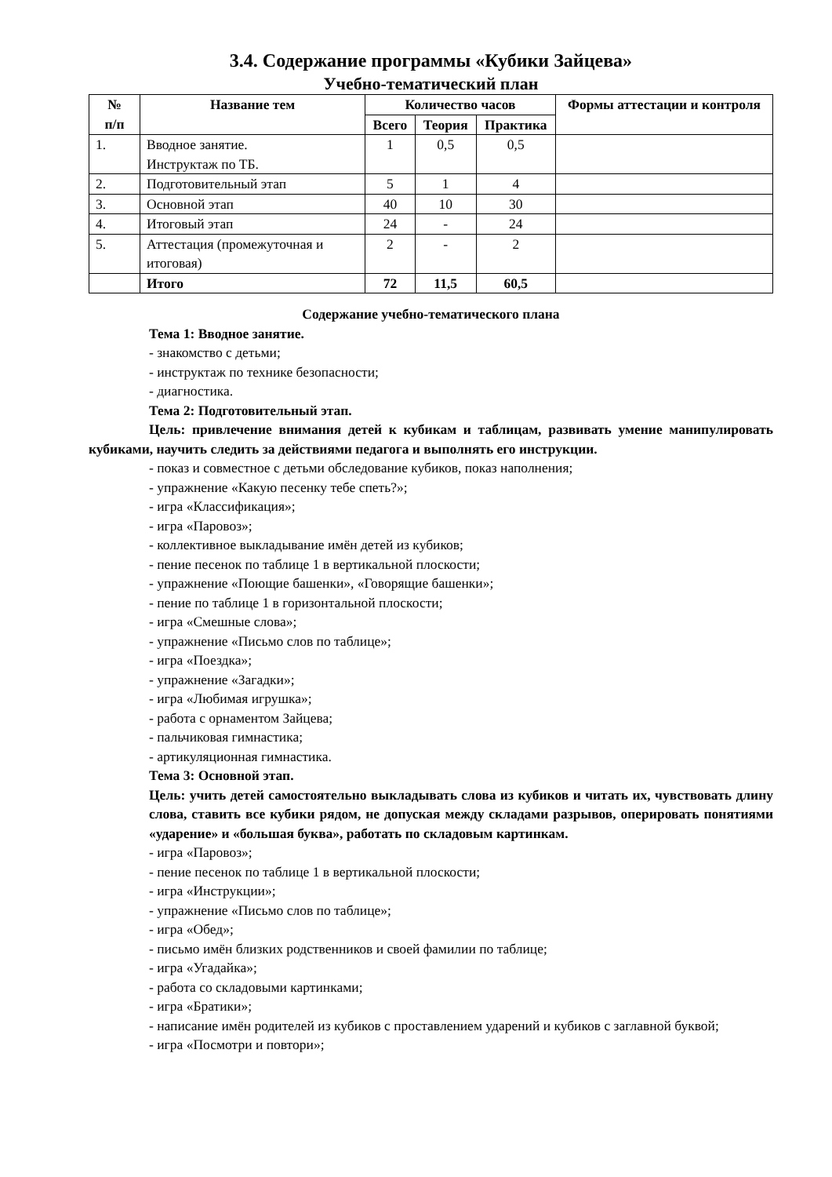3.4. Содержание программы «Кубики Зайцева»
Учебно-тематический план
| № п/п | Название тем | Количество часов | | | Формы аттестации и контроля |
| --- | --- | --- | --- | --- | --- |
| | | Всего | Теория | Практика | |
| 1. | Вводное занятие. Инструктаж по ТБ. | 1 | 0,5 | 0,5 | |
| 2. | Подготовительный этап | 5 | 1 | 4 | |
| 3. | Основной этап | 40 | 10 | 30 | |
| 4. | Итоговый этап | 24 | - | 24 | |
| 5. | Аттестация (промежуточная и итоговая) | 2 | - | 2 | |
| | Итого | 72 | 11,5 | 60,5 | |
Содержание учебно-тематического плана
Тема 1: Вводное занятие.
- знакомство с детьми;
- инструктаж по технике безопасности;
- диагностика.
Тема 2: Подготовительный этап.
Цель: привлечение внимания детей к кубикам и таблицам, развивать умение манипулировать кубиками, научить следить за действиями педагога и выполнять его инструкции.
- показ и совместное с детьми обследование кубиков, показ наполнения;
- упражнение «Какую песенку тебе спеть?»;
- игра «Классификация»;
- игра «Паровоз»;
- коллективное выкладывание имён детей из кубиков;
- пение песенок по таблице 1 в вертикальной плоскости;
- упражнение «Поющие башенки», «Говорящие башенки»;
- пение по таблице 1 в горизонтальной плоскости;
- игра «Смешные слова»;
- упражнение «Письмо слов по таблице»;
- игра «Поездка»;
- упражнение «Загадки»;
- игра «Любимая игрушка»;
- работа с орнаментом Зайцева;
- пальчиковая гимнастика;
- артикуляционная гимнастика.
Тема 3: Основной этап.
Цель: учить детей самостоятельно выкладывать слова из кубиков и читать их, чувствовать длину слова, ставить все кубики рядом, не допуская между складами разрывов, оперировать понятиями «ударение» и «большая буква», работать по складовым картинкам.
- игра «Паровоз»;
- пение песенок по таблице 1 в вертикальной плоскости;
- игра «Инструкции»;
- упражнение «Письмо слов по таблице»;
- игра «Обед»;
- письмо имён близких родственников и своей фамилии по таблице;
- игра «Угадайка»;
- работа со складовыми картинками;
- игра «Братики»;
- написание имён родителей из кубиков с проставлением ударений и кубиков с заглавной буквой;
- игра «Посмотри и повтори»;